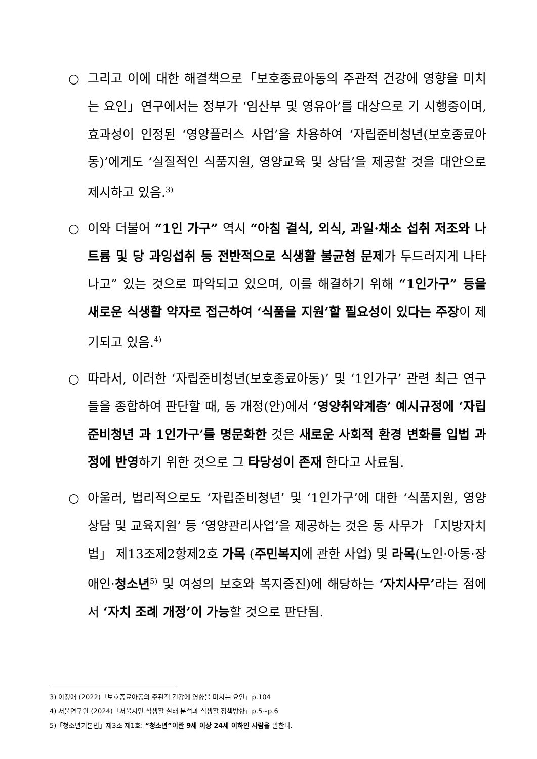○ 그리고 이에 대한 해결책으로「보호종료아동의 주관적 건강에 영향을 미치는 요인」연구에서는 정부가 ‘임산부 및 영유아’를 대상으로 기 시행중이며, 효과성이 인정된 ‘영양플러스 사업’을 차용하여 ‘자립준비청년(보호종료아동)’에게도 ‘실질적인 식품지원, 영양교육 및 상담’을 제공할 것을 대안으로 제시하고 있음.<sup>3)</sup>
○ 이와 더불어 “1인 가구” 역시 “아침 결식, 외식, 과일·채소 섭취 저조와 나트륨 및 당 과잉섭취 등 전반적으로 식생활 불균형 문제가 두드러지게 나타나고” 있는 것으로 파악되고 있으며, 이를 해결하기 위해 “1인가구” 등을 새로운 식생활 약자로 접근하여 ‘식품을 지원’할 필요성이 있다는 주장이 제기되고 있음.<sup>4)</sup>
○ 따라서, 이러한 ‘자립준비청년(보호종료아동)’ 및 ‘1인가구’ 관련 최근 연구들을 종합하여 판단할 때, 동 개정(안)에서 ‘영양취약계층’ 예시규정에 ‘자립준비청년 과 1인가구’를 명문화한 것은 새로운 사회적 환경 변화를 입법 과정에 반영하기 위한 것으로 그 타당성이 존재 한다고 사료됨.
○ 아울러, 법리적으로도 ‘자립준비청년’ 및 ‘1인가구’에 대한 ‘식품지원, 영양상담 및 교육지원’ 등 ‘영양관리사업’을 제공하는 것은 동 사무가 「지방자치법」 제13조제2항제2호 가목 (주민복지에 관한 사업) 및 라목(노인·아동·장애인·청소년<sup>5)</sup> 및 여성의 보호와 복지증진)에 해당하는 ‘자치사무’라는 점에서 ‘자치 조례 개정’이 가능할 것으로 판단됨.
3) 이정애 (2022)「보호종료아동의 주관적 건강에 영향을 미치는 요인」p.104
4) 서울연구원 (2024)「서울시민 식생활 실태 분석과 식생활 정책방향」p.5~p.6
5)「청소년기본법」제3조 제1호: “청소년”이란 9세 이상 24세 이하인 사람을 말한다.